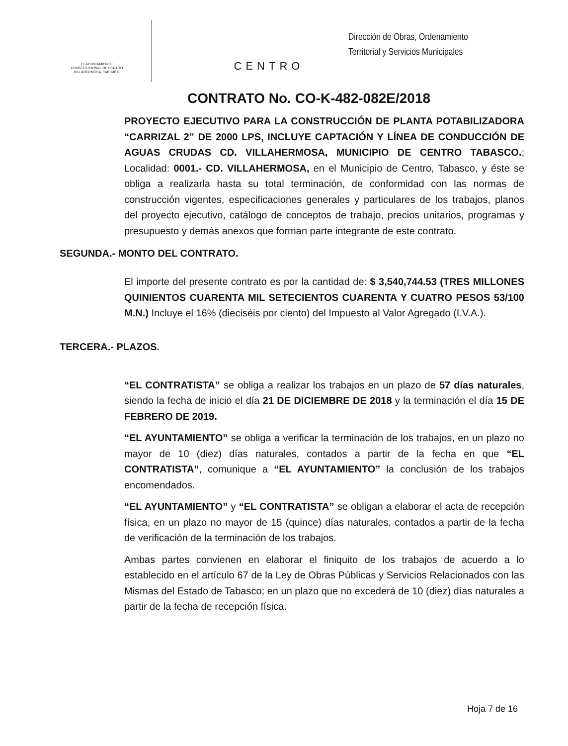H. AYUNTAMIENTO
CONSTITUCIONAL DE CENTRO
VILLAHERMOSA, TAB. MÉX.
CENTRO
Dirección de Obras, Ordenamiento
Territorial y Servicios Municipales
CONTRATO No. CO-K-482-082E/2018
PROYECTO EJECUTIVO PARA LA CONSTRUCCIÓN DE PLANTA POTABILIZADORA “CARRIZAL 2” DE 2000 LPS, INCLUYE CAPTACIÓN Y LÍNEA DE CONDUCCIÓN DE AGUAS CRUDAS CD. VILLAHERMOSA, MUNICIPIO DE CENTRO TABASCO.; Localidad: 0001.- CD. VILLAHERMOSA, en el Municipio de Centro, Tabasco, y éste se obliga a realizarla hasta su total terminación, de conformidad con las normas de construcción vigentes, especificaciones generales y particulares de los trabajos, planos del proyecto ejecutivo, catálogo de conceptos de trabajo, precios unitarios, programas y presupuesto y demás anexos que forman parte integrante de este contrato.
SEGUNDA.- MONTO DEL CONTRATO.
El importe del presente contrato es por la cantidad de: $ 3,540,744.53 (TRES MILLONES QUINIENTOS CUARENTA MIL SETECIENTOS CUARENTA Y CUATRO PESOS 53/100 M.N.) Incluye el 16% (dieciséis por ciento) del Impuesto al Valor Agregado (I.V.A.).
TERCERA.- PLAZOS.
“EL CONTRATISTA” se obliga a realizar los trabajos en un plazo de 57 días naturales, siendo la fecha de inicio el día 21 DE DICIEMBRE DE 2018 y la terminación el día 15 DE FEBRERO DE 2019.
“EL AYUNTAMIENTO” se obliga a verificar la terminación de los trabajos, en un plazo no mayor de 10 (diez) días naturales, contados a partir de la fecha en que “EL CONTRATISTA”, comunique a “EL AYUNTAMIENTO” la conclusión de los trabajos encomendados.
“EL AYUNTAMIENTO” y “EL CONTRATISTA” se obligan a elaborar el acta de recepción física, en un plazo no mayor de 15 (quince) días naturales, contados a partir de la fecha de verificación de la terminación de los trabajos.
Ambas partes convienen en elaborar el finiquito de los trabajos de acuerdo a lo establecido en el artículo 67 de la Ley de Obras Públicas y Servicios Relacionados con las Mismas del Estado de Tabasco; en un plazo que no excederá de 10 (diez) días naturales a partir de la fecha de recepción física.
Hoja 7 de 16